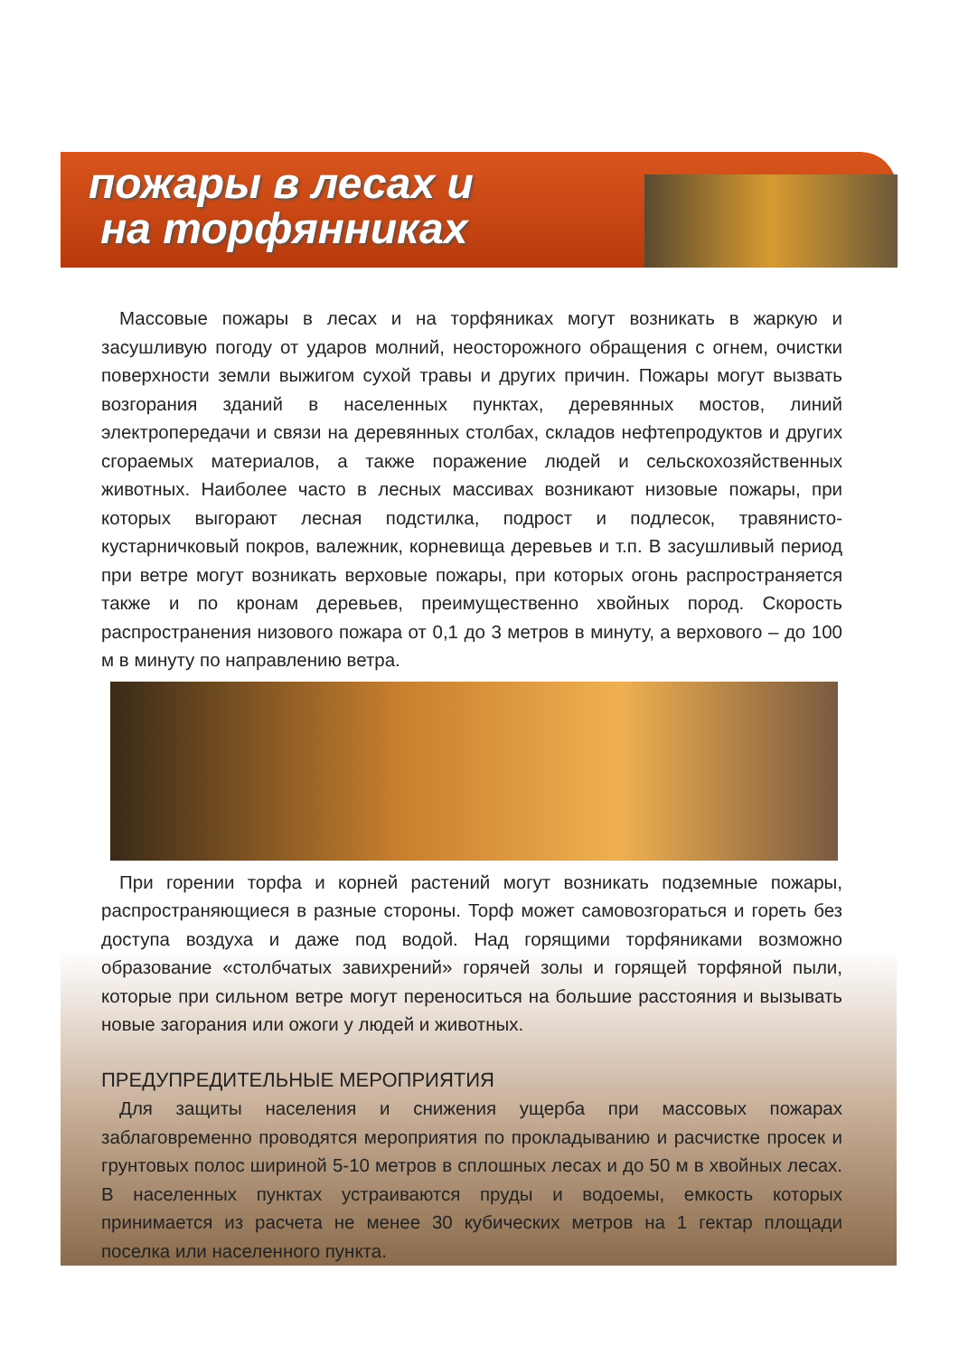пожары в лесах и
на торфянниках
Массовые пожары в лесах и на торфяниках могут возникать в жаркую и засушливую погоду от ударов молний, неосторожного обращения с огнем, очистки поверхности земли выжигом сухой травы и других причин. Пожары могут вызвать возгорания зданий в населенных пунктах, деревянных мостов, линий электропередачи и связи на деревянных столбах, складов нефтепродуктов и других сгораемых материалов, а также поражение людей и сельскохозяйственных животных. Наиболее часто в лесных массивах возникают низовые пожары, при которых выгорают лесная подстилка, подрост и подлесок, травянисто-кустарничковый покров, валежник, корневища деревьев и т.п. В засушливый период при ветре могут возникать верховые пожары, при которых огонь распространяется также и по кронам деревьев, преимущественно хвойных пород. Скорость распространения низового пожара от 0,1 до 3 метров в минуту, а верхового – до 100 м в минуту по направлению ветра.
При горении торфа и корней растений могут возникать подземные пожары, распространяющиеся в разные стороны. Торф может самовозгораться и гореть без доступа воздуха и даже под водой. Над горящими торфяниками возможно образование «столбчатых завихрений» горячей золы и горящей торфяной пыли, которые при сильном ветре могут переноситься на большие расстояния и вызывать новые загорания или ожоги у людей и животных.
ПРЕДУПРЕДИТЕЛЬНЫЕ МЕРОПРИЯТИЯ
Для защиты населения и снижения ущерба при массовых пожарах заблаговременно проводятся мероприятия по прокладыванию и расчистке просек и грунтовых полос шириной 5-10 метров в сплошных лесах и до 50 м в хвойных лесах. В населенных пунктах устраиваются пруды и водоемы, емкость которых принимается из расчета не менее 30 кубических метров на 1 гектар площади поселка или населенного пункта.